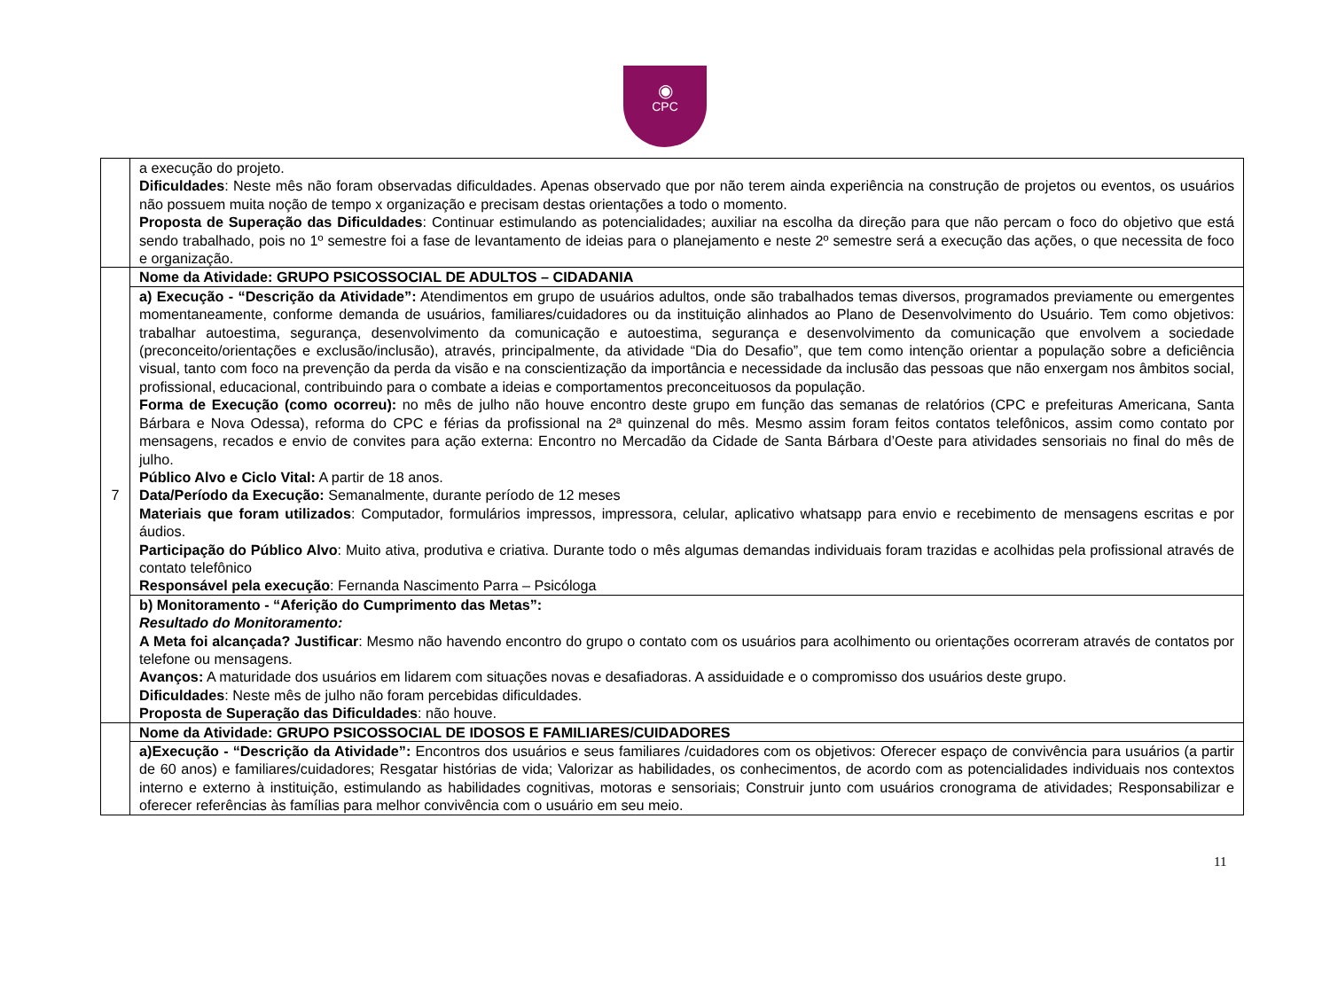◉
CPC
| | a execução do projeto. Dificuldades : Neste mês não foram observadas dificuldades. Apenas observado que por não terem ainda experiência na construção de projetos ou eventos, os usuários não possuem muita noção de tempo x organização e precisam destas orientações a todo o momento. Proposta de Superação das Dificuldades : Continuar estimulando as potencialidades; auxiliar na escolha da direção para que não percam o foco do objetivo que está sendo trabalhado, pois no 1º semestre foi a fase de levantamento de ideias para o planejamento e neste 2º semestre será a execução das ações, o que necessita de foco e organização. |
| 7 | Nome da Atividade: GRUPO PSICOSSOCIAL DE ADULTOS – CIDADANIA |
| | a) Execução - “Descrição da Atividade”: Atendimentos em grupo de usuários adultos, onde são trabalhados temas diversos, programados previamente ou emergentes momentaneamente, conforme demanda de usuários, familiares/cuidadores ou da instituição alinhados ao Plano de Desenvolvimento do Usuário. Tem como objetivos: trabalhar autoestima, segurança, desenvolvimento da comunicação e autoestima, segurança e desenvolvimento da comunicação que envolvem a sociedade (preconceito/orientações e exclusão/inclusão), através, principalmente, da atividade “Dia do Desafio”, que tem como intenção orientar a população sobre a deficiência visual, tanto com foco na prevenção da perda da visão e na conscientização da importância e necessidade da inclusão das pessoas que não enxergam nos âmbitos social, profissional, educacional, contribuindo para o combate a ideias e comportamentos preconceituosos da população. Forma de Execução (como ocorreu): no mês de julho não houve encontro deste grupo em função das semanas de relatórios (CPC e prefeituras Americana, Santa Bárbara e Nova Odessa), reforma do CPC e férias da profissional na 2ª quinzenal do mês. Mesmo assim foram feitos contatos telefônicos, assim como contato por mensagens, recados e envio de convites para ação externa: Encontro no Mercadão da Cidade de Santa Bárbara d’Oeste para atividades sensoriais no final do mês de julho. Público Alvo e Ciclo Vital: A partir de 18 anos. Data/Período da Execução: Semanalmente, durante período de 12 meses Materiais que foram utilizados : Computador, formulários impressos, impressora, celular, aplicativo whatsapp para envio e recebimento de mensagens escritas e por áudios. Participação do Público Alvo : Muito ativa, produtiva e criativa. Durante todo o mês algumas demandas individuais foram trazidas e acolhidas pela profissional através de contato telefônico Responsável pela execução : Fernanda Nascimento Parra – Psicóloga |
| | b) Monitoramento - “Aferição do Cumprimento das Metas”: Resultado do Monitoramento: A Meta foi alcançada? Justificar : Mesmo não havendo encontro do grupo o contato com os usuários para acolhimento ou orientações ocorreram através de contatos por telefone ou mensagens. Avanços: A maturidade dos usuários em lidarem com situações novas e desafiadoras. A assiduidade e o compromisso dos usuários deste grupo. Dificuldades : Neste mês de julho não foram percebidas dificuldades. Proposta de Superação das Dificuldades : não houve. |
| | Nome da Atividade: GRUPO PSICOSSOCIAL DE IDOSOS E FAMILIARES/CUIDADORES |
| | a)Execução - “Descrição da Atividade”: Encontros dos usuários e seus familiares /cuidadores com os objetivos: Oferecer espaço de convivência para usuários (a partir de 60 anos) e familiares/cuidadores; Resgatar histórias de vida; Valorizar as habilidades, os conhecimentos, de acordo com as potencialidades individuais nos contextos interno e externo à instituição, estimulando as habilidades cognitivas, motoras e sensoriais; Construir junto com usuários cronograma de atividades; Responsabilizar e oferecer referências às famílias para melhor convivência com o usuário em seu meio. |
11